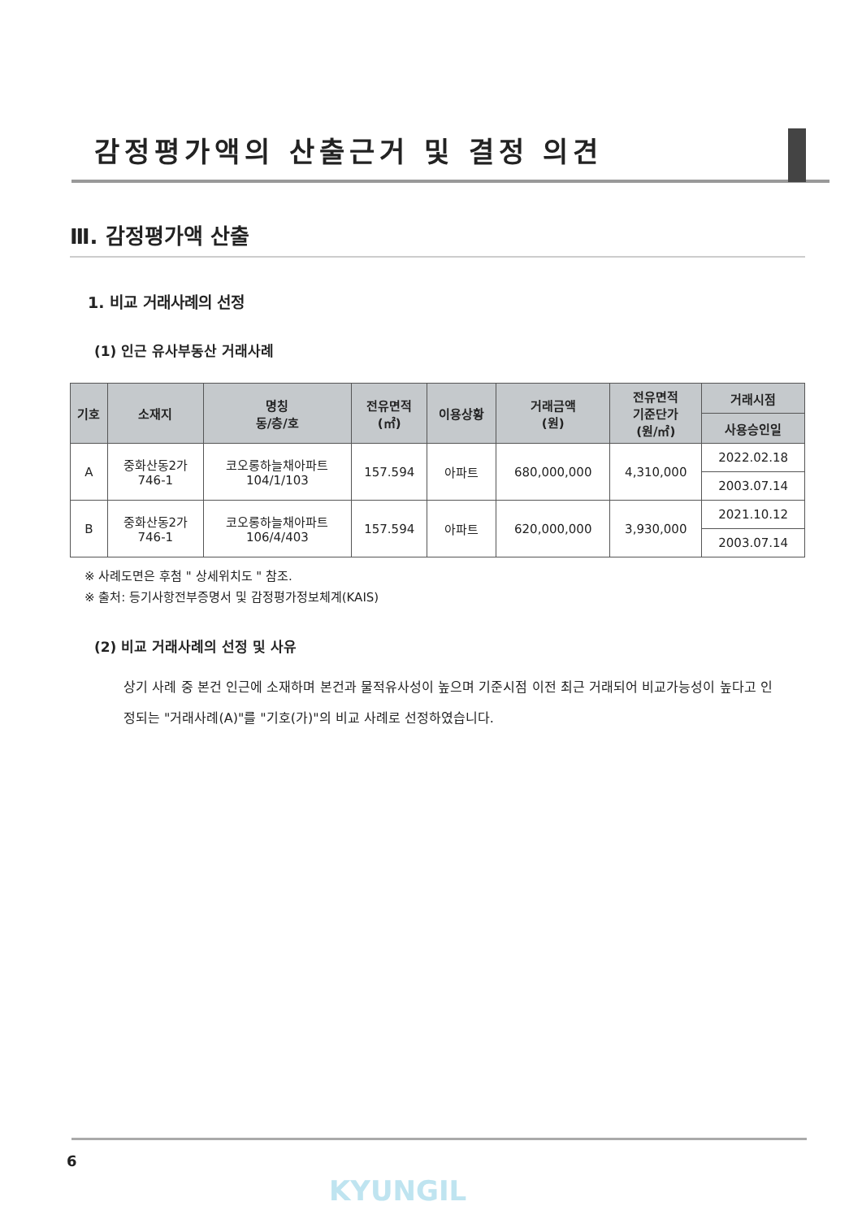감정평가액의 산출근거 및 결정 의견
Ⅲ. 감정평가액 산출
1. 비교 거래사례의 선정
(1) 인근 유사부동산 거래사례
| 기호 | 소재지 | 명칭 동/층/호 | 전유면적 (㎡) | 이용상황 | 거래금액 (원) | 전유면적 기준단가 (원/㎡) | 거래시점 |
| --- | --- | --- | --- | --- | --- | --- | --- |
| | | | | | | | 사용승인일 |
| A | 중화산동2가 746-1 | 코오롱하늘채아파트 104/1/103 | 157.594 | 아파트 | 680,000,000 | 4,310,000 | 2022.02.18 |
| | | | | | | | 2003.07.14 |
| B | 중화산동2가 746-1 | 코오롱하늘채아파트 106/4/403 | 157.594 | 아파트 | 620,000,000 | 3,930,000 | 2021.10.12 |
| | | | | | | | 2003.07.14 |
※ 사례도면은 후첨 " 상세위치도 " 참조.
※ 출처: 등기사항전부증명서 및 감정평가정보체계(KAIS)
(2) 비교 거래사례의 선정 및 사유
상기 사례 중 본건 인근에 소재하며 본건과 물적유사성이 높으며 기준시점 이전 최근 거래되어 비교가능성이 높다고 인정되는 "거래사례(A)"를 "기호(가)"의 비교 사례로 선정하였습니다.
6
KYUNGIL